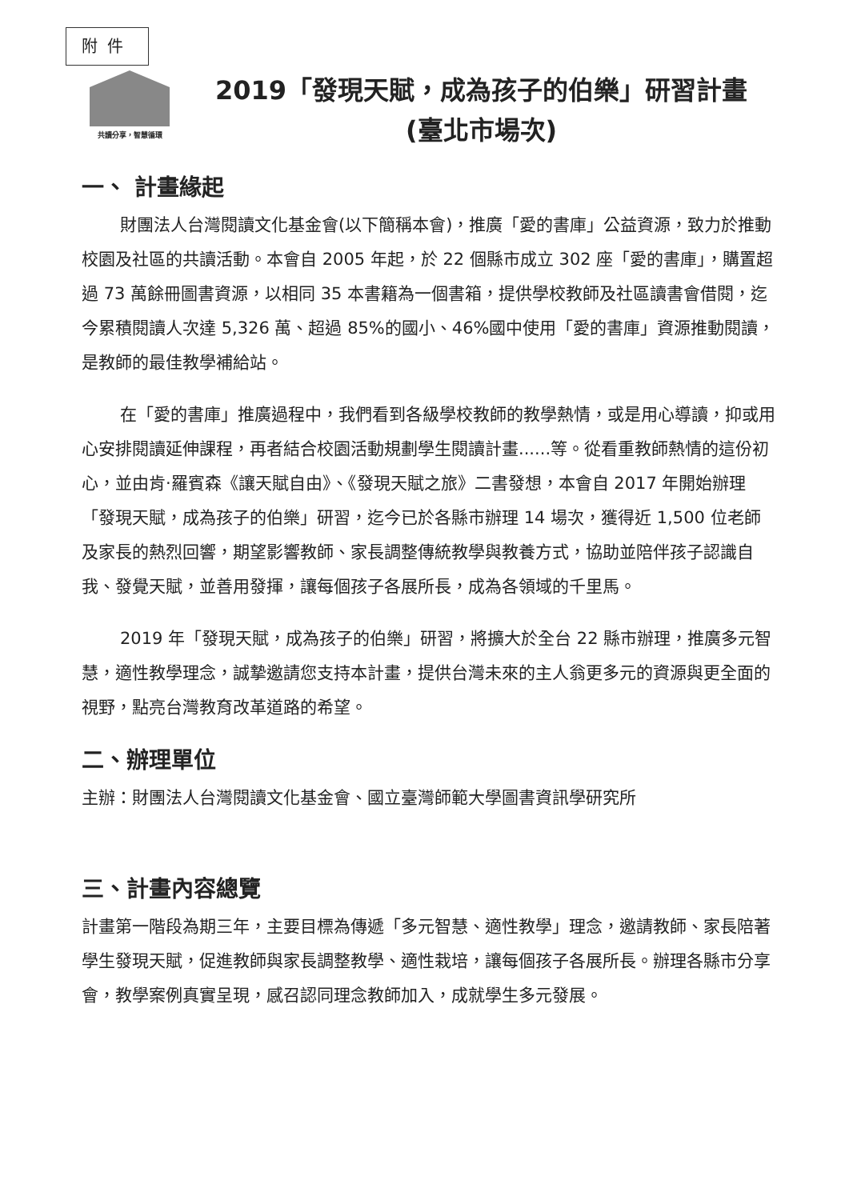附件
共讀分享，智慧循環
2019「發現天賦，成為孩子的伯樂」研習計畫
(臺北市場次)
一、 計畫緣起
財團法人台灣閱讀文化基金會(以下簡稱本會)，推廣「愛的書庫」公益資源，致力於推動校園及社區的共讀活動。本會自 2005 年起，於 22 個縣市成立 302 座「愛的書庫」，購置超過 73 萬餘冊圖書資源，以相同 35 本書籍為一個書箱，提供學校教師及社區讀書會借閱，迄今累積閱讀人次達 5,326 萬、超過 85%的國小、46%國中使用「愛的書庫」資源推動閱讀，是教師的最佳教學補給站。
在「愛的書庫」推廣過程中，我們看到各級學校教師的教學熱情，或是用心導讀，抑或用心安排閱讀延伸課程，再者結合校園活動規劃學生閱讀計畫......等。從看重教師熱情的這份初心，並由肯·羅賓森《讓天賦自由》、《發現天賦之旅》二書發想，本會自 2017 年開始辦理「發現天賦，成為孩子的伯樂」研習，迄今已於各縣市辦理 14 場次，獲得近 1,500 位老師及家長的熱烈回響，期望影響教師、家長調整傳統教學與教養方式，協助並陪伴孩子認識自我、發覺天賦，並善用發揮，讓每個孩子各展所長，成為各領域的千里馬。
2019 年「發現天賦，成為孩子的伯樂」研習，將擴大於全台 22 縣市辦理，推廣多元智慧，適性教學理念，誠摯邀請您支持本計畫，提供台灣未來的主人翁更多元的資源與更全面的視野，點亮台灣教育改革道路的希望。
二、辦理單位
主辦：財團法人台灣閱讀文化基金會、國立臺灣師範大學圖書資訊學研究所
三、計畫內容總覽
計畫第一階段為期三年，主要目標為傳遞「多元智慧、適性教學」理念，邀請教師、家長陪著學生發現天賦，促進教師與家長調整教學、適性栽培，讓每個孩子各展所長。辦理各縣市分享會，教學案例真實呈現，感召認同理念教師加入，成就學生多元發展。